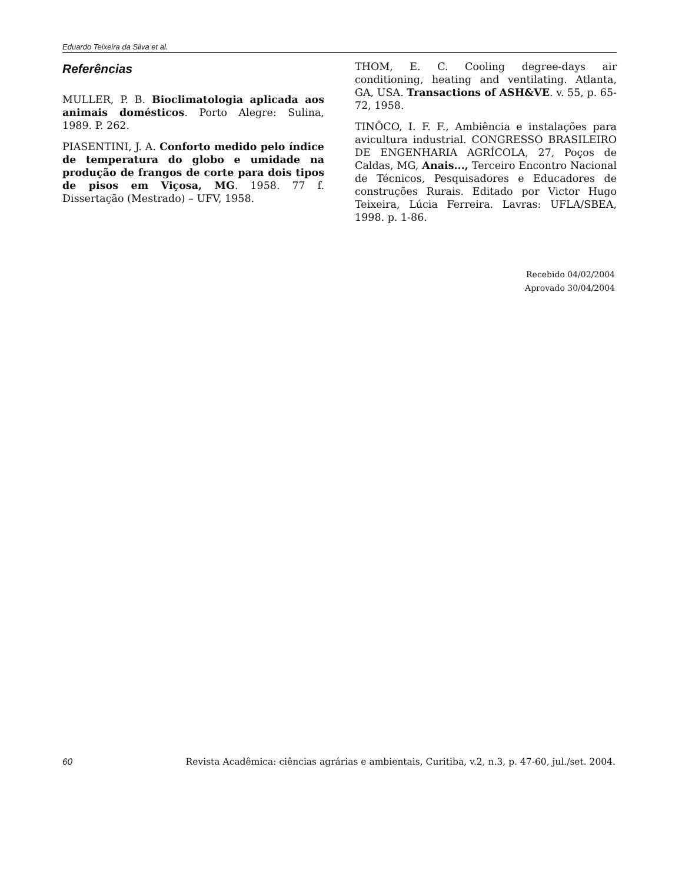Eduardo Teixeira da Silva et al.
Referências
MULLER, P. B. Bioclimatologia aplicada aos animais domésticos. Porto Alegre: Sulina, 1989. P. 262.
PIASENTINI, J. A. Conforto medido pelo índice de temperatura do globo e umidade na produção de frangos de corte para dois tipos de pisos em Viçosa, MG. 1958. 77 f. Dissertação (Mestrado) – UFV, 1958.
THOM, E. C. Cooling degree-days air conditioning, heating and ventilating. Atlanta, GA, USA. Transactions of ASH&VE. v. 55, p. 65-72, 1958.
TINÔCO, I. F. F., Ambiência e instalações para avicultura industrial. CONGRESSO BRASILEIRO DE ENGENHARIA AGRÍCOLA, 27, Poços de Caldas, MG, Anais..., Terceiro Encontro Nacional de Técnicos, Pesquisadores e Educadores de construções Rurais. Editado por Victor Hugo Teixeira, Lúcia Ferreira. Lavras: UFLA/SBEA, 1998. p. 1-86.
Recebido 04/02/2004
Aprovado 30/04/2004
60 Revista Acadêmica: ciências agrárias e ambientais, Curitiba, v.2, n.3, p. 47-60, jul./set. 2004.